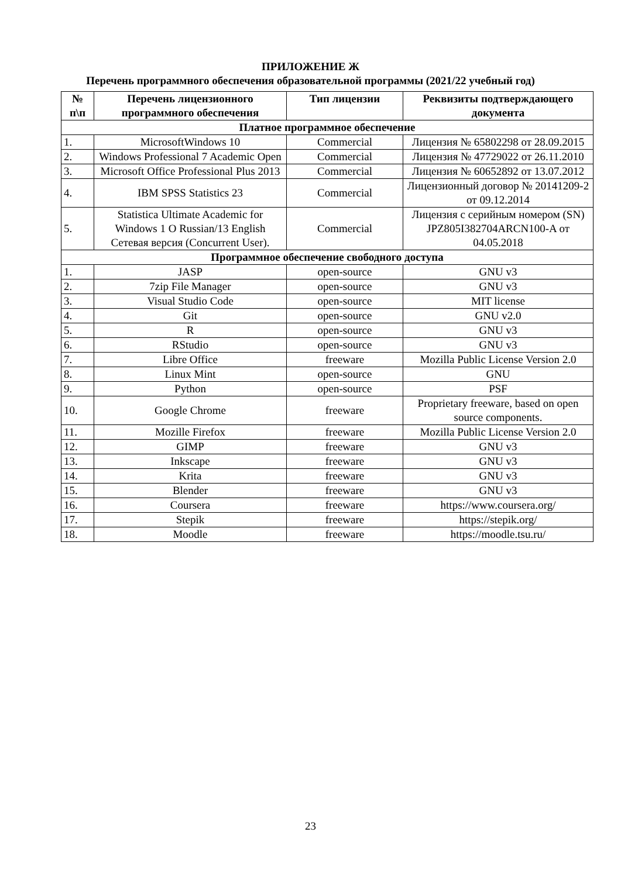ПРИЛОЖЕНИЕ Ж
Перечень программного обеспечения образовательной программы (2021/22 учебный год)
| № п\п | Перечень лицензионного программного обеспечения | Тип лицензии | Реквизиты подтверждающего документа |
| --- | --- | --- | --- |
| Платное программное обеспечение | | | |
| 1. | MicrosoftWindows 10 | Commercial | Лицензия № 65802298 от 28.09.2015 |
| 2. | Windows Professional 7 Academic Open | Commercial | Лицензия № 47729022 от 26.11.2010 |
| 3. | Microsoft Office Professional Plus 2013 | Commercial | Лицензия № 60652892 от 13.07.2012 |
| 4. | IBM SPSS Statistics 23 | Commercial | Лицензионный договор № 20141209-2 от 09.12.2014 |
| 5. | Statistica Ultimate Academic for Windows 1 O Russian/13 English Сетевая версия (Concurrent User). | Commercial | Лицензия с серийным номером (SN) JPZ805I382704ARCN100-A от 04.05.2018 |
| Программное обеспечение свободного доступа | | | |
| 1. | JASP | open-source | GNU v3 |
| 2. | 7zip File Manager | open-source | GNU v3 |
| 3. | Visual Studio Code | open-source | MIT license |
| 4. | Git | open-source | GNU v2.0 |
| 5. | R | open-source | GNU v3 |
| 6. | RStudio | open-source | GNU v3 |
| 7. | Libre Office | freeware | Mozilla Public License Version 2.0 |
| 8. | Linux Mint | open-source | GNU |
| 9. | Python | open-source | PSF |
| 10. | Google Chrome | freeware | Proprietary freeware, based on open source components. |
| 11. | Mozille Firefox | freeware | Mozilla Public License Version 2.0 |
| 12. | GIMP | freeware | GNU v3 |
| 13. | Inkscape | freeware | GNU v3 |
| 14. | Krita | freeware | GNU v3 |
| 15. | Blender | freeware | GNU v3 |
| 16. | Coursera | freeware | https://www.coursera.org/ |
| 17. | Stepik | freeware | https://stepik.org/ |
| 18. | Moodle | freeware | https://moodle.tsu.ru/ |
23